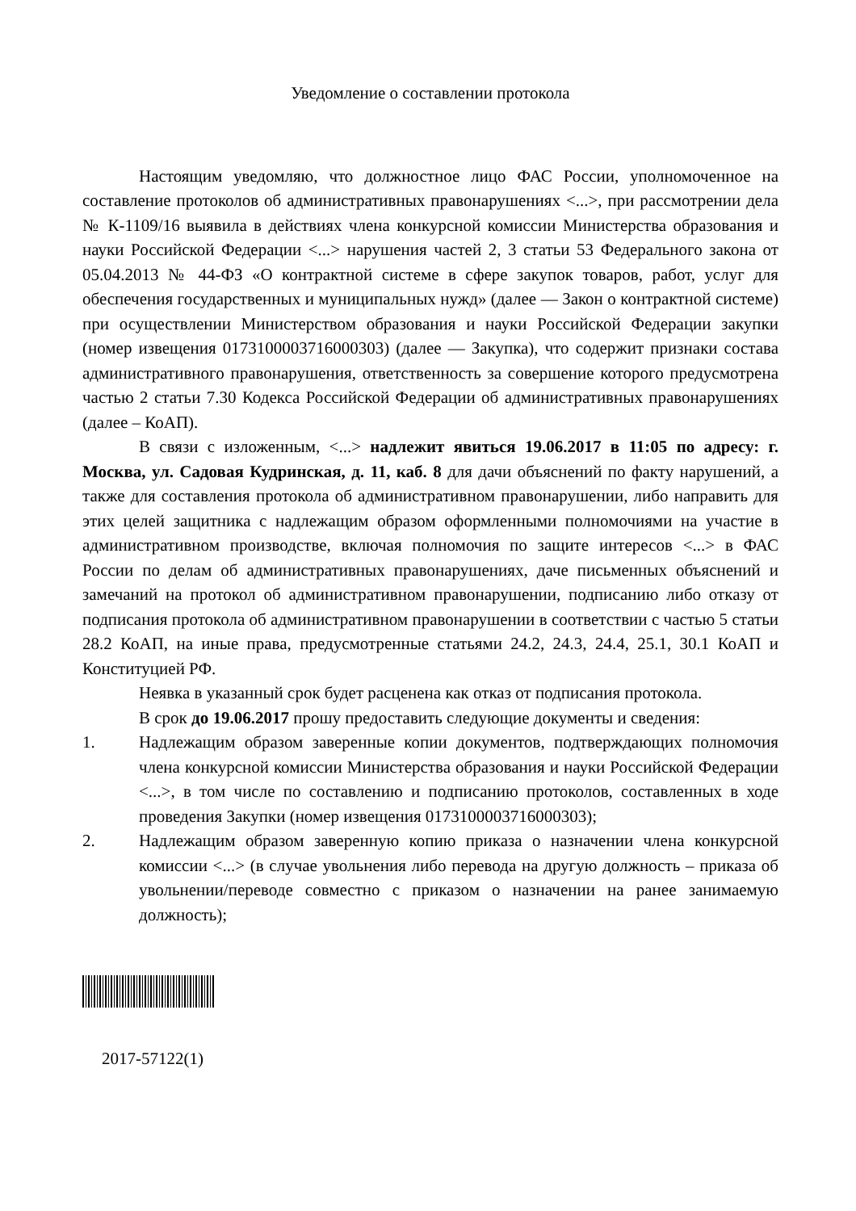Уведомление о составлении протокола
Настоящим уведомляю, что должностное лицо ФАС России, уполномоченное на составление протоколов об административных правонарушениях <...>, при рассмотрении дела № К-1109/16 выявила в действиях члена конкурсной комиссии Министерства образования и науки Российской Федерации <...> нарушения частей 2, 3 статьи 53 Федерального закона от 05.04.2013 № 44-ФЗ «О контрактной системе в сфере закупок товаров, работ, услуг для обеспечения государственных и муниципальных нужд» (далее — Закон о контрактной системе) при осуществлении Министерством образования и науки Российской Федерации закупки (номер извещения 0173100003716000303) (далее — Закупка), что содержит признаки состава административного правонарушения, ответственность за совершение которого предусмотрена частью 2 статьи 7.30 Кодекса Российской Федерации об административных правонарушениях (далее – КоАП).
В связи с изложенным, <...> надлежит явиться 19.06.2017 в 11:05 по адресу: г. Москва, ул. Садовая Кудринская, д. 11, каб. 8 для дачи объяснений по факту нарушений, а также для составления протокола об административном правонарушении, либо направить для этих целей защитника с надлежащим образом оформленными полномочиями на участие в административном производстве, включая полномочия по защите интересов <...> в ФАС России по делам об административных правонарушениях, даче письменных объяснений и замечаний на протокол об административном правонарушении, подписанию либо отказу от подписания протокола об административном правонарушении в соответствии с частью 5 статьи 28.2 КоАП, на иные права, предусмотренные статьями 24.2, 24.3, 24.4, 25.1, 30.1 КоАП и Конституцией РФ.
Неявка в указанный срок будет расценена как отказ от подписания протокола.
В срок до 19.06.2017 прошу предоставить следующие документы и сведения:
1. Надлежащим образом заверенные копии документов, подтверждающих полномочия члена конкурсной комиссии Министерства образования и науки Российской Федерации <...>, в том числе по составлению и подписанию протоколов, составленных в ходе проведения Закупки (номер извещения 0173100003716000303);
2. Надлежащим образом заверенную копию приказа о назначении члена конкурсной комиссии <...> (в случае увольнения либо перевода на другую должность – приказа об увольнении/переводе совместно с приказом о назначении на ранее занимаемую должность);
2017-57122(1)